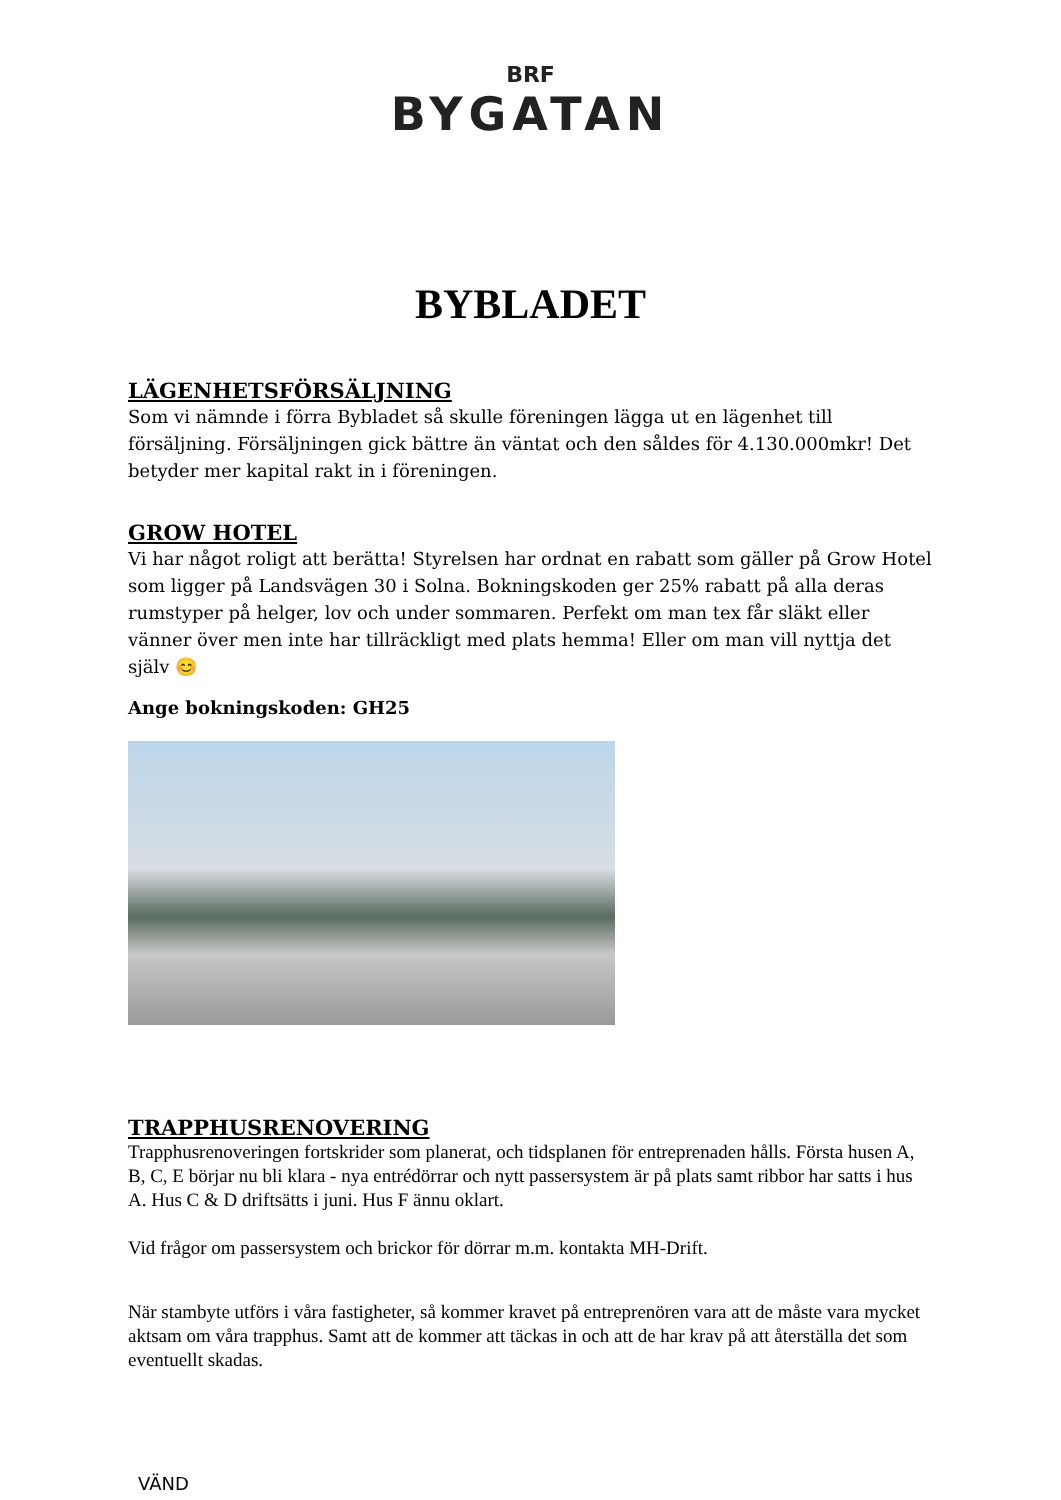BRF
BYGATAN
BYBLADET
LÄGENHETSFÖRSÄLJNING
Som vi nämnde i förra Bybladet så skulle föreningen lägga ut en lägenhet till försäljning. Försäljningen gick bättre än väntat och den såldes för 4.130.000mkr! Det betyder mer kapital rakt in i föreningen.
GROW HOTEL
Vi har något roligt att berätta! Styrelsen har ordnat en rabatt som gäller på Grow Hotel som ligger på Landsvägen 30 i Solna. Bokningskoden ger 25% rabatt på alla deras rumstyper på helger, lov och under sommaren. Perfekt om man tex får släkt eller vänner över men inte har tillräckligt med plats hemma! Eller om man vill nyttja det själv 😊
Ange bokningskoden: GH25
TRAPPHUSRENOVERING
Trapphusrenoveringen fortskrider som planerat, och tidsplanen för entreprenaden hålls. Första husen A, B, C, E börjar nu bli klara - nya entrédörrar och nytt passersystem är på plats samt ribbor har satts i hus A. Hus C & D driftsätts i juni. Hus F ännu oklart.
Vid frågor om passersystem och brickor för dörrar m.m. kontakta MH-Drift.
När stambyte utförs i våra fastigheter, så kommer kravet på entreprenören vara att de måste vara mycket aktsam om våra trapphus. Samt att de kommer att täckas in och att de har krav på att återställa det som eventuellt skadas.
VÄND